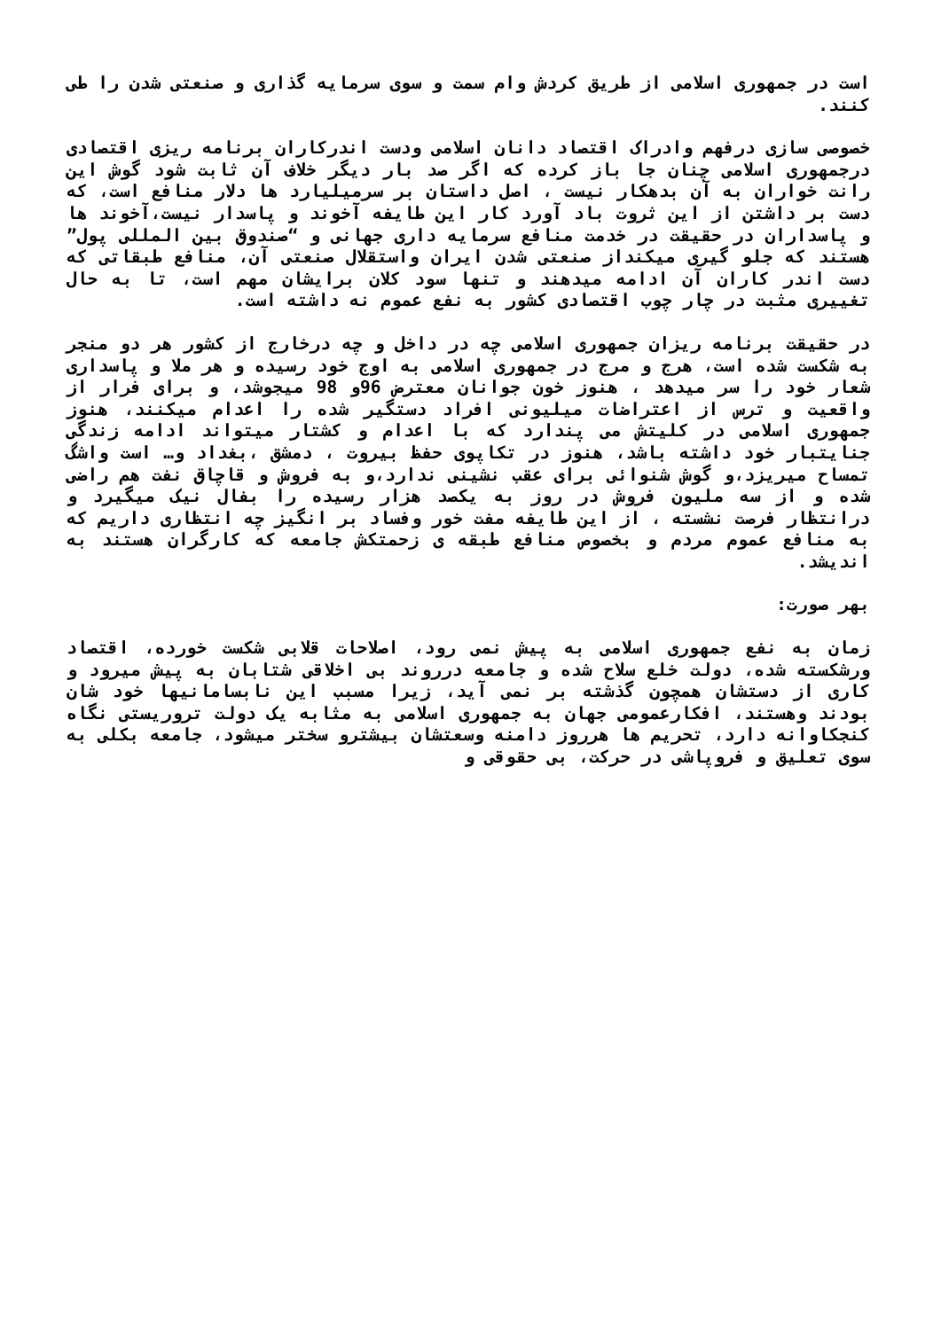است در جمهوری اسلامی از طریق کردش وام سمت و سوی سرمایه گذاری و صنعتی شدن را طی کنند.
خصوصی سازی درفهم وادراک اقتصاد دانان اسلامی ودست اندرکاران برنامه ریزی اقتصادی درجمهوری اسلامی چنان جا باز کرده که اگر صد بار دیگر خلاف آن ثابت شود گوش این رانت خواران به آن بدهکار نیست ، اصل داستان بر سرمیلیارد ها دلار منافع است، که دست بر داشتن از این ثروت باد آورد کار این طایفه آخوند و پاسدار نیست،آخوند ها و پاسداران در حقیقت در خدمت منافع سرمایه داری جهانی و “صندوق بین المللی پول” هستند که جلو گیری میکنداز صنعتی شدن ایران واستقلال صنعتی آن، منافع طبقاتی که دست اندر کاران آن ادامه میدهند و تنها سود کلان برایشان مهم است، تا به حال تغییری مثبت در چار چوب اقتصادی کشور به نفع عموم نه داشته است.
در حقیقت برنامه ریزان جمهوری اسلامی چه در داخل و چه درخارج از کشور هر دو منجر به شکست شده است، هرج و مرج در جمهوری اسلامی به اوج خود رسیده و هر ملا و پاسداری شعار خود را سر میدهد ، هنوز خون جوانان معترض 96و 98 میجوشد، و برای فرار از واقعیت و ترس از اعتراضات میلیونی افراد دستگیر شده را اعدام میکنند، هنوز جمهوری اسلامی در کلیتش می پندارد که با اعدام و کشتار میتواند ادامه زندگی جنایتبار خود داشته باشد، هنوز در تکاپوی حفظ بیروت ، دمشق ،بغداد و… است واشگ تمساح میریزد،و گوش شنوائی برای عقب نشینی ندارد،و به فروش و قاچاق نفت هم راضی شده و از سه ملیون فروش در روز به یکصد هزار رسیده را بفال نیک میگیرد و درانتظار فرصت نشسته ، از این طایفه مفت خور وفساد بر انگیز چه انتظاری داریم که به منافع عموم مردم و بخصوص منافع طبقه ی زحمتکش جامعه که کارگران هستند به اندیشد.
بهر صورت:
زمان به نفع جمهوری اسلامی به پیش نمی رود، اصلاحات قلابی شکست خورده، اقتصاد ورشکسته شده، دولت خلع سلاح شده و جامعه درروند بی اخلاقی شتابان به پیش میرود و کاری از دستشان همچون گذشته بر نمی آید، زیرا مسبب این نابسامانیها خود شان بودند وهستند، افکارعمومی جهان به جمهوری اسلامی به مثابه یک دولت تروریستی نگاه کنجکاوانه دارد، تحریم ها هرروز دامنه وسعتشان بیشترو سختر میشود، جامعه بکلی به سوی تعلیق و فروپاشی در حرکت، بی حقوقی و